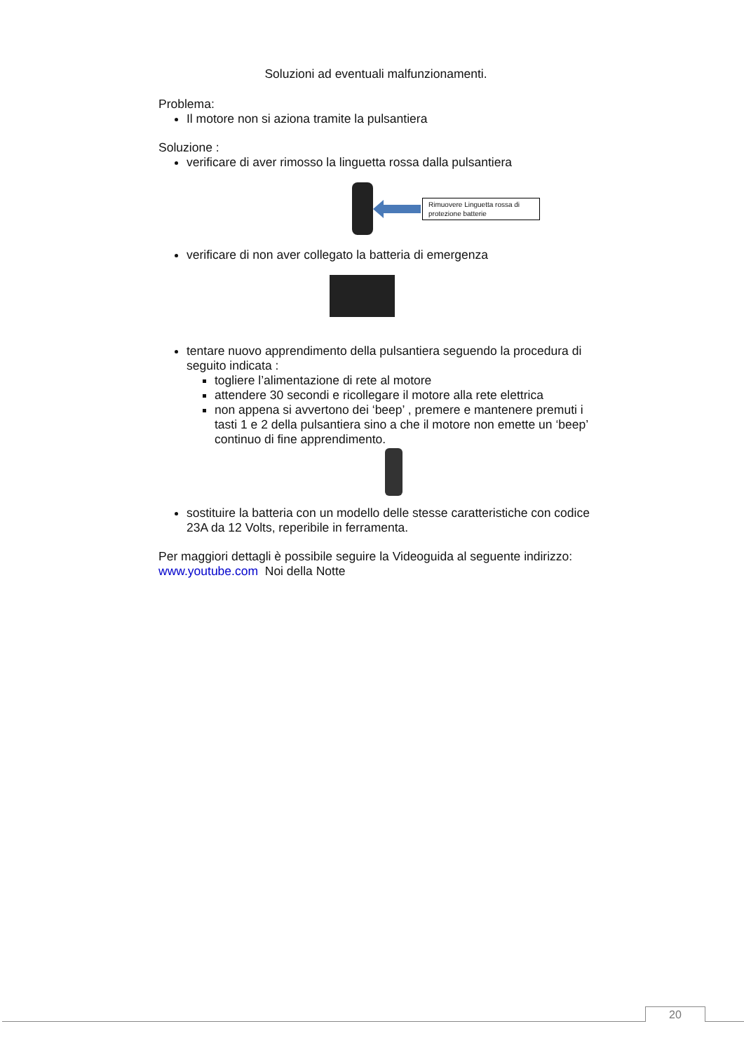Soluzioni ad eventuali malfunzionamenti.
Problema:
Il motore non si aziona tramite la pulsantiera
Soluzione :
verificare di aver rimosso la linguetta rossa dalla pulsantiera
Rimuovere Linguetta rossa di protezione batterie
verificare di non aver collegato la batteria di emergenza
tentare nuovo apprendimento della pulsantiera seguendo la procedura di seguito indicata :
togliere l’alimentazione di rete al motore
attendere 30 secondi e ricollegare il motore alla rete elettrica
non appena si avvertono dei ‘beep’ , premere e mantenere premuti i tasti 1 e 2 della pulsantiera sino a che il motore non emette un ‘beep’ continuo di fine apprendimento.
sostituire la batteria con un modello delle stesse caratteristiche con codice 23A da 12 Volts, reperibile in ferramenta.
Per maggiori dettagli è possibile seguire la Videoguida al seguente indirizzo: www.youtube.com Noi della Notte
20